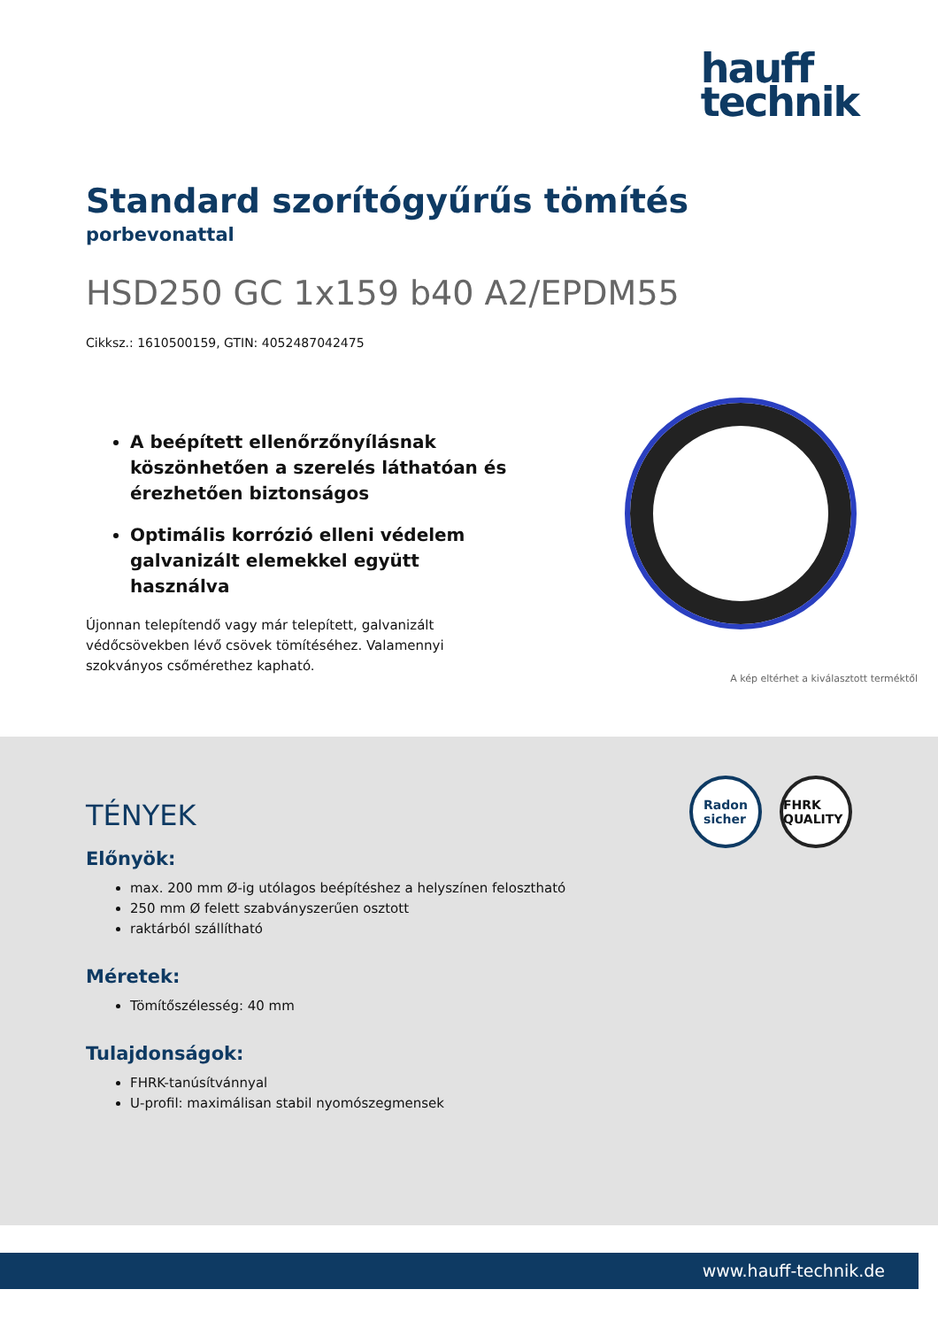hauff
technik
Standard szorítógyűrűs tömítés
porbevonattal
HSD250 GC 1x159 b40 A2/EPDM55
Cikksz.: 1610500159, GTIN: 4052487042475
A beépített ellenőrzőnyílásnak köszönhetően a szerelés láthatóan és érezhetően biztonságos
Optimális korrózió elleni védelem galvanizált elemekkel együtt használva
Újonnan telepítendő vagy már telepített, galvanizált védőcsövekben lévő csövek tömítéséhez. Valamennyi szokványos csőmérethez kapható.
A kép eltérhet a kiválasztott terméktől
Radon
sicher
FHRK QUALITY
TÉNYEK
Előnyök:
max. 200 mm Ø-ig utólagos beépítéshez a helyszínen felosztható
250 mm Ø felett szabványszerűen osztott
raktárból szállítható
Méretek:
Tömítőszélesség: 40 mm
Tulajdonságok:
FHRK-tanúsítvánnyal
U-profil: maximálisan stabil nyomószegmensek
www.hauff-technik.de